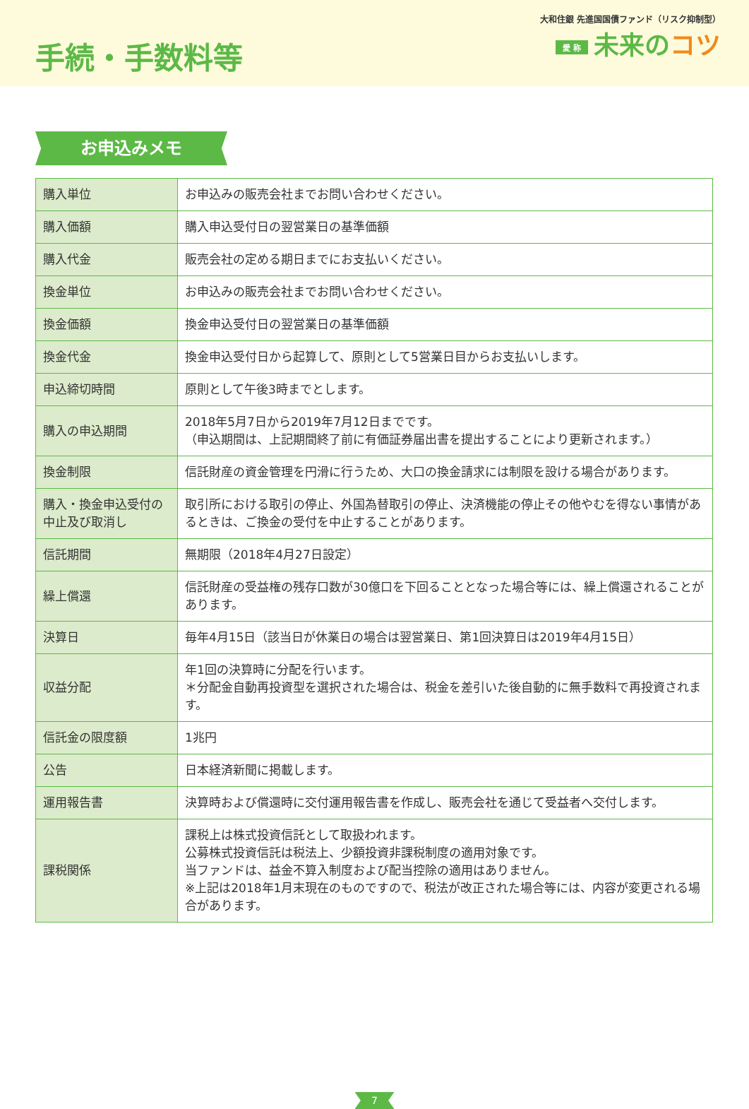手続・手数料等
大和住銀 先進国国債ファンド（リスク抑制型）
愛 称 未来のコツ
お申込みメモ
| 購入単位 | お申込みの販売会社までお問い合わせください。 |
| 購入価額 | 購入申込受付日の翌営業日の基準価額 |
| 購入代金 | 販売会社の定める期日までにお支払いください。 |
| 換金単位 | お申込みの販売会社までお問い合わせください。 |
| 換金価額 | 換金申込受付日の翌営業日の基準価額 |
| 換金代金 | 換金申込受付日から起算して、原則として5営業日目からお支払いします。 |
| 申込締切時間 | 原則として午後3時までとします。 |
| 購入の申込期間 | 2018年5月7日から2019年7月12日までです。 （申込期間は、上記期間終了前に有価証券届出書を提出することにより更新されます。） |
| 換金制限 | 信託財産の資金管理を円滑に行うため、大口の換金請求には制限を設ける場合があります。 |
| 購入・換金申込受付の中止及び取消し | 取引所における取引の停止、外国為替取引の停止、決済機能の停止その他やむを得ない事情があるときは、ご換金の受付を中止することがあります。 |
| 信託期間 | 無期限（2018年4月27日設定） |
| 繰上償還 | 信託財産の受益権の残存口数が30億口を下回ることとなった場合等には、繰上償還されることがあります。 |
| 決算日 | 毎年4月15日（該当日が休業日の場合は翌営業日、第1回決算日は2019年4月15日） |
| 収益分配 | 年1回の決算時に分配を行います。 ＊分配金自動再投資型を選択された場合は、税金を差引いた後自動的に無手数料で再投資されます。 |
| 信託金の限度額 | 1兆円 |
| 公告 | 日本経済新聞に掲載します。 |
| 運用報告書 | 決算時および償還時に交付運用報告書を作成し、販売会社を通じて受益者へ交付します。 |
| 課税関係 | 課税上は株式投資信託として取扱われます。 公募株式投資信託は税法上、少額投資非課税制度の適用対象です。 当ファンドは、益金不算入制度および配当控除の適用はありません。 ※上記は2018年1月末現在のものですので、税法が改正された場合等には、内容が変更される場合があります。 |
7